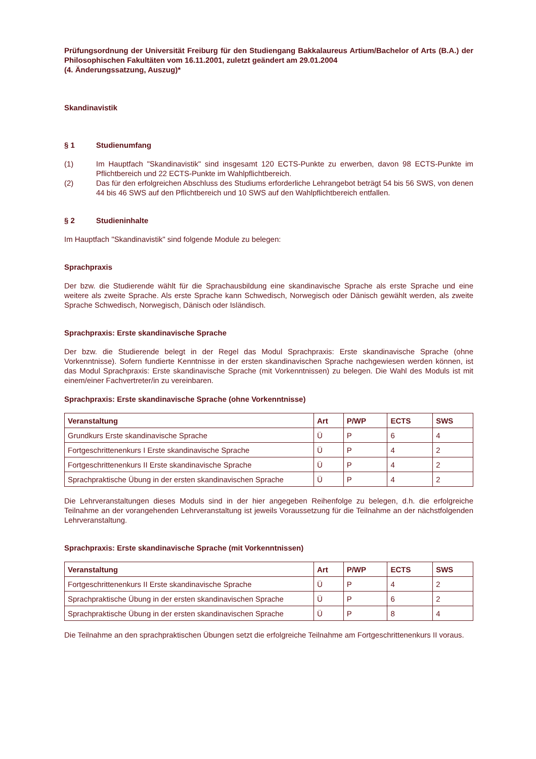Prüfungsordnung der Universität Freiburg für den Studiengang Bakkalaureus Artium/Bachelor of Arts (B.A.) der Philosophischen Fakultäten vom 16.11.2001, zuletzt geändert am 29.01.2004
(4. Änderungssatzung, Auszug)*
Skandinavistik
§ 1 Studienumfang
(1) Im Hauptfach "Skandinavistik" sind insgesamt 120 ECTS-Punkte zu erwerben, davon 98 ECTS-Punkte im Pflichtbereich und 22 ECTS-Punkte im Wahlpflichtbereich.
(2) Das für den erfolgreichen Abschluss des Studiums erforderliche Lehrangebot beträgt 54 bis 56 SWS, von denen 44 bis 46 SWS auf den Pflichtbereich und 10 SWS auf den Wahlpflichtbereich entfallen.
§ 2 Studieninhalte
Im Hauptfach "Skandinavistik" sind folgende Module zu belegen:
Sprachpraxis
Der bzw. die Studierende wählt für die Sprachausbildung eine skandinavische Sprache als erste Sprache und eine weitere als zweite Sprache. Als erste Sprache kann Schwedisch, Norwegisch oder Dänisch gewählt werden, als zweite Sprache Schwedisch, Norwegisch, Dänisch oder Isländisch.
Sprachpraxis: Erste skandinavische Sprache
Der bzw. die Studierende belegt in der Regel das Modul Sprachpraxis: Erste skandinavische Sprache (ohne Vorkenntnisse). Sofern fundierte Kenntnisse in der ersten skandinavischen Sprache nachgewiesen werden können, ist das Modul Sprachpraxis: Erste skandinavische Sprache (mit Vorkenntnissen) zu belegen. Die Wahl des Moduls ist mit einem/einer Fachvertreter/in zu vereinbaren.
Sprachpraxis: Erste skandinavische Sprache (ohne Vorkenntnisse)
| Veranstaltung | Art | P/WP | ECTS | SWS |
| --- | --- | --- | --- | --- |
| Grundkurs Erste skandinavische Sprache | Ü | P | 6 | 4 |
| Fortgeschrittenenkurs I Erste skandinavische Sprache | Ü | P | 4 | 2 |
| Fortgeschrittenenkurs II Erste skandinavische Sprache | Ü | P | 4 | 2 |
| Sprachpraktische Übung in der ersten skandinavischen Sprache | Ü | P | 4 | 2 |
Die Lehrveranstaltungen dieses Moduls sind in der hier angegeben Reihenfolge zu belegen, d.h. die erfolgreiche Teilnahme an der vorangehenden Lehrveranstaltung ist jeweils Voraussetzung für die Teilnahme an der nächstfolgenden Lehrveranstaltung.
Sprachpraxis: Erste skandinavische Sprache (mit Vorkenntnissen)
| Veranstaltung | Art | P/WP | ECTS | SWS |
| --- | --- | --- | --- | --- |
| Fortgeschrittenenkurs II Erste skandinavische Sprache | Ü | P | 4 | 2 |
| Sprachpraktische Übung in der ersten skandinavischen Sprache | Ü | P | 6 | 2 |
| Sprachpraktische Übung in der ersten skandinavischen Sprache | Ü | P | 8 | 4 |
Die Teilnahme an den sprachpraktischen Übungen setzt die erfolgreiche Teilnahme am Fortgeschrittenenkurs II voraus.